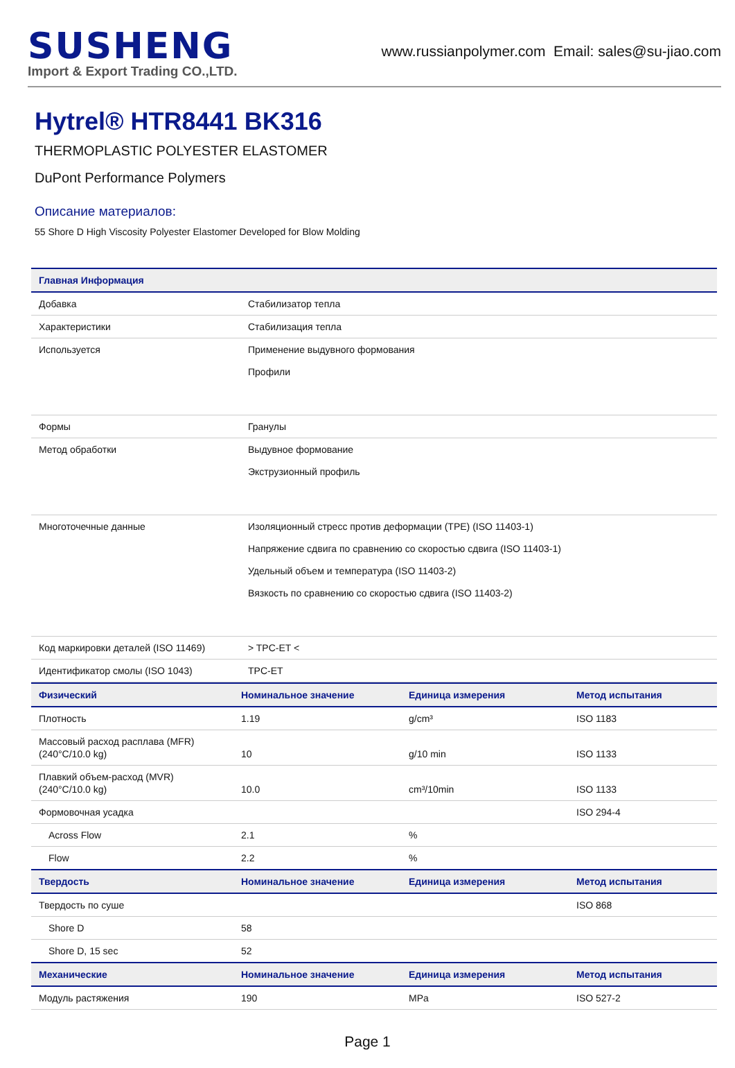SUSHENG
Import & Export Trading CO.,LTD.
www.russianpolymer.com Email: sales@su-jiao.com
Hytrel® HTR8441 BK316
THERMOPLASTIC POLYESTER ELASTOMER
DuPont Performance Polymers
Описание материалов:
55 Shore D High Viscosity Polyester Elastomer Developed for Blow Molding
| Главная Информация | |
| --- | --- |
| Добавка | Стабилизатор тепла |
| Характеристики | Стабилизация тепла |
| Используется | Применение выдувного формования Профили |
| Формы | Гранулы |
| Метод обработки | Выдувное формование Экструзионный профиль |
| Многоточечные данные | Изоляционный стресс против деформации (TPE) (ISO 11403-1) Напряжение сдвига по сравнению со скоростью сдвига (ISO 11403-1) Удельный объем и температура (ISO 11403-2) Вязкость по сравнению со скоростью сдвига (ISO 11403-2) |
| Код маркировки деталей (ISO 11469) | > TPC-ET < |
| Идентификатор смолы (ISO 1043) | TPC-ET |
| Физический | Номинальное значение | Единица измерения | Метод испытания |
| --- | --- | --- | --- |
| Плотность | 1.19 | g/cm³ | ISO 1183 |
| Массовый расход расплава (MFR) (240°C/10.0 kg) | 10 | g/10 min | ISO 1133 |
| Плавкий объем-расход (MVR) (240°C/10.0 kg) | 10.0 | cm³/10min | ISO 1133 |
| Формовочная усадка | | | ISO 294-4 |
| Across Flow | 2.1 | % | |
| Flow | 2.2 | % | |
| Твердость | Номинальное значение | Единица измерения | Метод испытания |
| Твердость по суше | | | ISO 868 |
| Shore D | 58 | | |
| Shore D, 15 sec | 52 | | |
| Механические | Номинальное значение | Единица измерения | Метод испытания |
| Модуль растяжения | 190 | MPa | ISO 527-2 |
Page 1